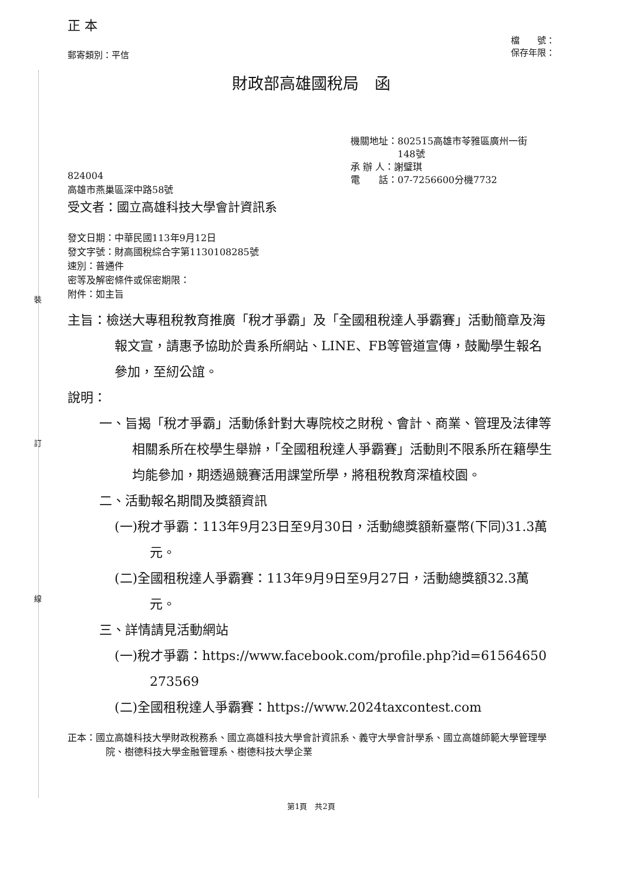裝
訂
線
正 本
郵寄類別：平信 檔　　號：
保存年限：
財政部高雄國稅局　函
機關地址：802515高雄市苓雅區廣州一街
　　　　　148號
承 辦 人：謝璧琪
電　　話：07-7256600分機7732
824004
高雄市燕巢區深中路58號
受文者：國立高雄科技大學會計資訊系
發文日期：中華民國113年9月12日
發文字號：財高國稅綜合字第1130108285號
速別：普通件
密等及解密條件或保密期限：
附件：如主旨
主旨：檢送大專租稅教育推廣「稅才爭霸」及「全國租稅達人爭霸賽」活動簡章及海報文宣，請惠予協助於貴系所網站、LINE、FB等管道宣傳，鼓勵學生報名參加，至紉公誼。
說明：
一、旨揭「稅才爭霸」活動係針對大專院校之財稅、會計、商業、管理及法律等相關系所在校學生舉辦，「全國租稅達人爭霸賽」活動則不限系所在籍學生均能參加，期透過競賽活用課堂所學，將租稅教育深植校園。
二、活動報名期間及獎額資訊
(一)稅才爭霸：113年9月23日至9月30日，活動總獎額新臺幣(下同)31.3萬元。
(二)全國租稅達人爭霸賽：113年9月9日至9月27日，活動總獎額32.3萬元。
三、詳情請見活動網站
(一)稅才爭霸：https://www.facebook.com/profile.php?id=61564650273569
(二)全國租稅達人爭霸賽：https://www.2024taxcontest.com
正本：國立高雄科技大學財政稅務系、國立高雄科技大學會計資訊系、義守大學會計學系、國立高雄師範大學管理學院、樹德科技大學金融管理系、樹德科技大學企業
第1頁　共2頁